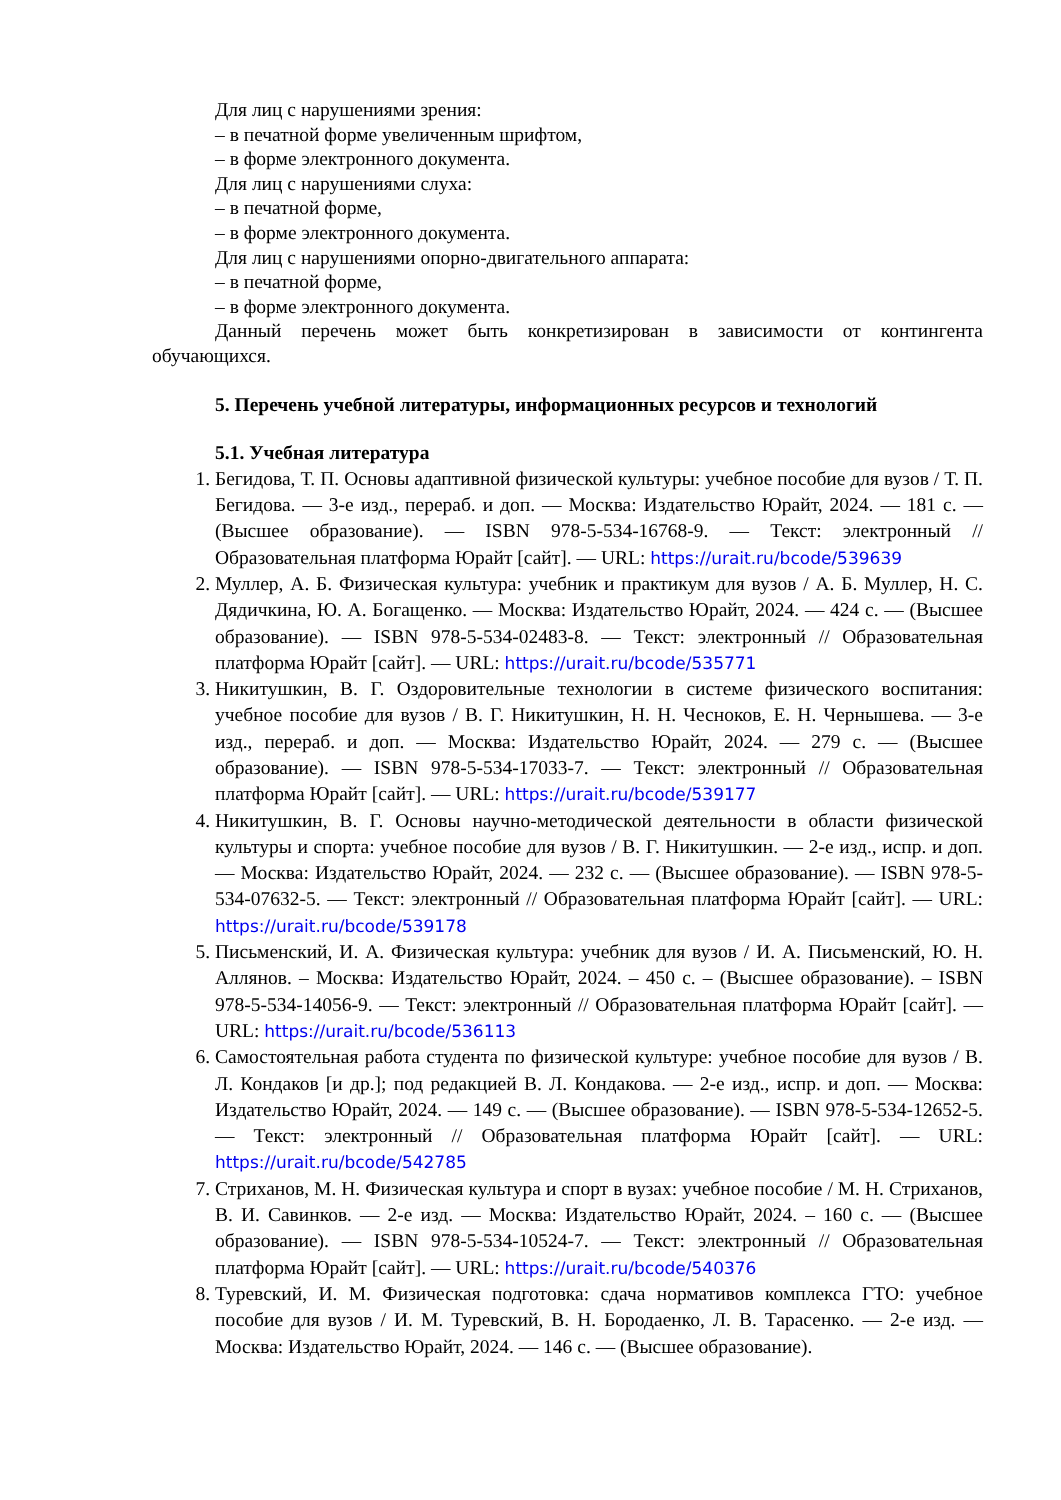Для лиц с нарушениями зрения:
– в печатной форме увеличенным шрифтом,
– в форме электронного документа.
Для лиц с нарушениями слуха:
– в печатной форме,
– в форме электронного документа.
Для лиц с нарушениями опорно-двигательного аппарата:
– в печатной форме,
– в форме электронного документа.
Данный перечень может быть конкретизирован в зависимости от контингента обучающихся.
5. Перечень учебной литературы, информационных ресурсов и технологий
5.1. Учебная литература
1. Бегидова, Т. П. Основы адаптивной физической культуры: учебное пособие для вузов / Т. П. Бегидова. — 3-е изд., перераб. и доп. — Москва: Издательство Юрайт, 2024. — 181 с. — (Высшее образование). — ISBN 978-5-534-16768-9. — Текст: электронный // Образовательная платформа Юрайт [сайт]. — URL: https://urait.ru/bcode/539639
2. Муллер, А. Б. Физическая культура: учебник и практикум для вузов / А. Б. Муллер, Н. С. Дядичкина, Ю. А. Богащенко. — Москва: Издательство Юрайт, 2024. — 424 с. — (Высшее образование). — ISBN 978-5-534-02483-8. — Текст: электронный // Образовательная платформа Юрайт [сайт]. — URL: https://urait.ru/bcode/535771
3. Никитушкин, В. Г. Оздоровительные технологии в системе физического воспитания: учебное пособие для вузов / В. Г. Никитушкин, Н. Н. Чесноков, Е. Н. Чернышева. — 3-е изд., перераб. и доп. — Москва: Издательство Юрайт, 2024. — 279 с. — (Высшее образование). — ISBN 978-5-534-17033-7. — Текст: электронный // Образовательная платформа Юрайт [сайт]. — URL: https://urait.ru/bcode/539177
4. Никитушкин, В. Г. Основы научно-методической деятельности в области физической культуры и спорта: учебное пособие для вузов / В. Г. Никитушкин. — 2-е изд., испр. и доп. — Москва: Издательство Юрайт, 2024. — 232 с. — (Высшее образование). — ISBN 978-5-534-07632-5. — Текст: электронный // Образовательная платформа Юрайт [сайт]. — URL: https://urait.ru/bcode/539178
5. Письменский, И. А. Физическая культура: учебник для вузов / И. А. Письменский, Ю. Н. Аллянов. – Москва: Издательство Юрайт, 2024. – 450 с. – (Высшее образование). – ISBN 978-5-534-14056-9. — Текст: электронный // Образовательная платформа Юрайт [сайт]. — URL: https://urait.ru/bcode/536113
6. Самостоятельная работа студента по физической культуре: учебное пособие для вузов / В. Л. Кондаков [и др.]; под редакцией В. Л. Кондакова. — 2-е изд., испр. и доп. — Москва: Издательство Юрайт, 2024. — 149 с. — (Высшее образование). — ISBN 978-5-534-12652-5. — Текст: электронный // Образовательная платформа Юрайт [сайт]. — URL: https://urait.ru/bcode/542785
7. Стриханов, М. Н. Физическая культура и спорт в вузах: учебное пособие / М. Н. Стриханов, В. И. Савинков. — 2-е изд. — Москва: Издательство Юрайт, 2024. – 160 с. — (Высшее образование). — ISBN 978-5-534-10524-7. — Текст: электронный // Образовательная платформа Юрайт [сайт]. — URL: https://urait.ru/bcode/540376
8. Туревский, И. М. Физическая подготовка: сдача нормативов комплекса ГТО: учебное пособие для вузов / И. М. Туревский, В. Н. Бородаенко, Л. В. Тарасенко. — 2-е изд. — Москва: Издательство Юрайт, 2024. — 146 с. — (Высшее образование).